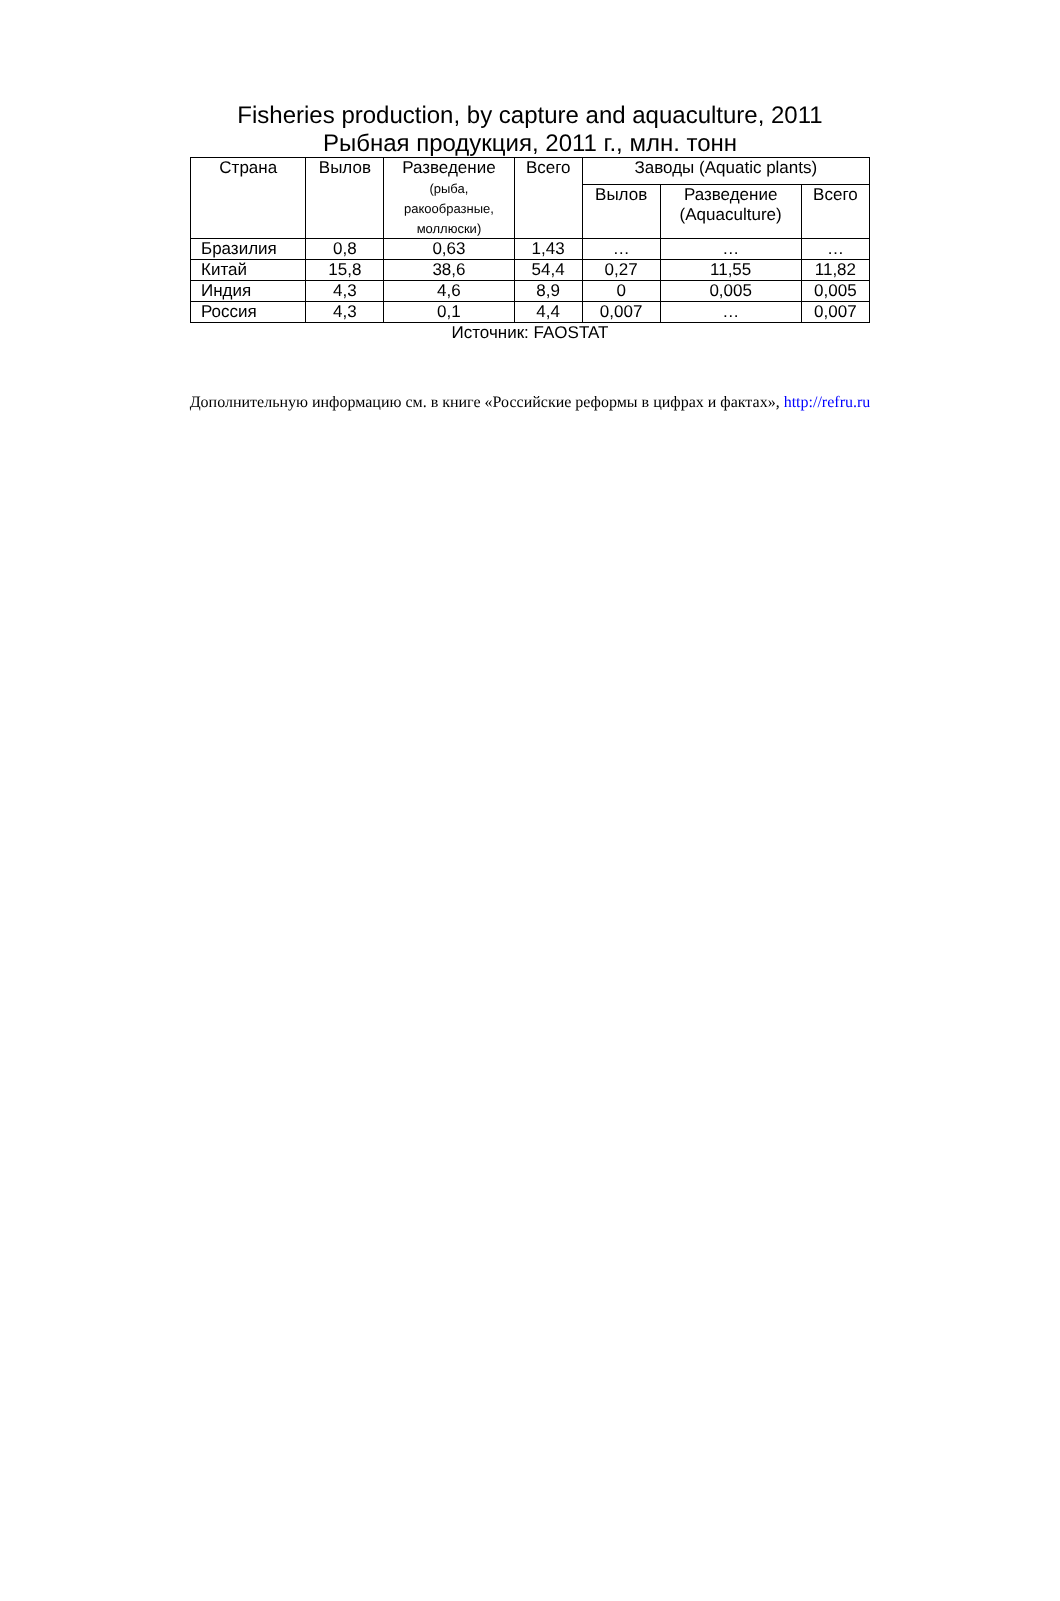Fisheries production, by capture and aquaculture, 2011
Рыбная продукция, 2011 г., млн. тонн
| Страна | Вылов | Разведение (рыба, ракообразные, моллюски) | Всего | Заводы (Aquatic plants) | | |
| --- | --- | --- | --- | --- | --- | --- |
| | | | | Вылов | Разведение (Aquaculture) | Всего |
| Бразилия | 0,8 | 0,63 | 1,43 | … | … | … |
| Китай | 15,8 | 38,6 | 54,4 | 0,27 | 11,55 | 11,82 |
| Индия | 4,3 | 4,6 | 8,9 | 0 | 0,005 | 0,005 |
| Россия | 4,3 | 0,1 | 4,4 | 0,007 | … | 0,007 |
Источник: FAOSTAT
Дополнительную информацию см. в книге «Российские реформы в цифрах и фактах», http://refru.ru